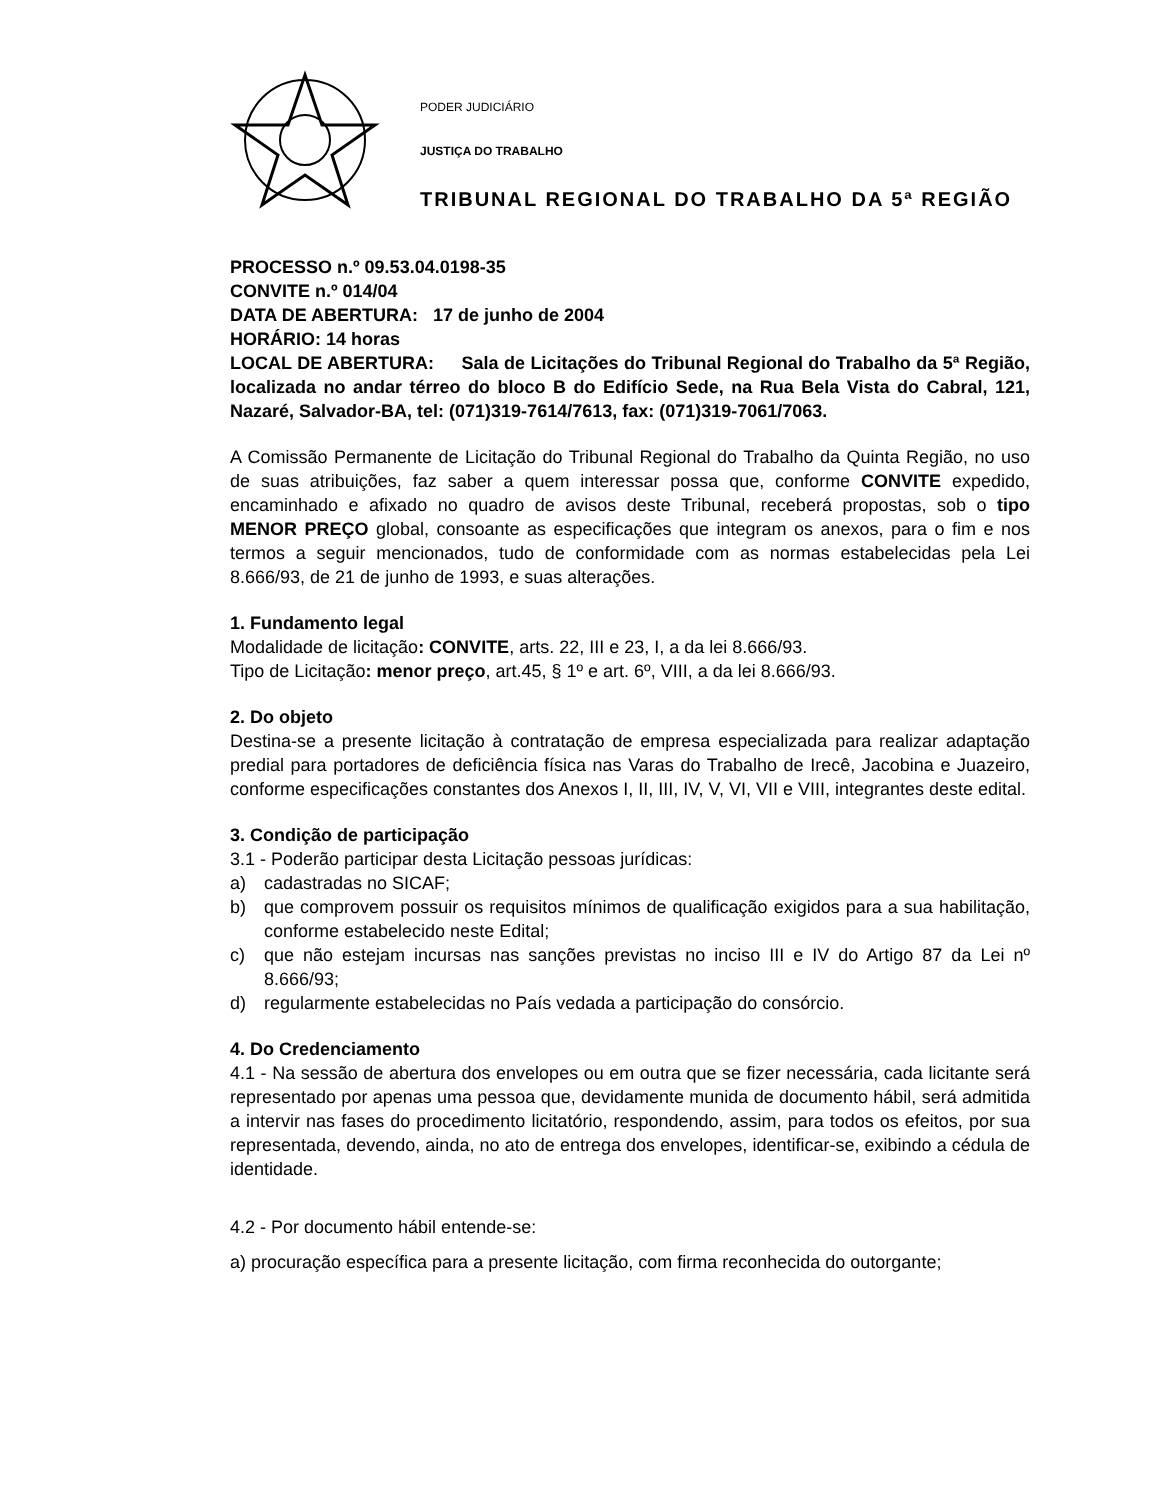PODER JUDICIÁRIO
JUSTIÇA DO TRABALHO
TRIBUNAL REGIONAL DO TRABALHO DA 5ª REGIÃO
PROCESSO n.º 09.53.04.0198-35
CONVITE n.º 014/04
DATA DE ABERTURA: 17 de junho de 2004
HORÁRIO: 14 horas
LOCAL DE ABERTURA: Sala de Licitações do Tribunal Regional do Trabalho da 5ª Região, localizada no andar térreo do bloco B do Edifício Sede, na Rua Bela Vista do Cabral, 121, Nazaré, Salvador-BA, tel: (071)319-7614/7613, fax: (071)319-7061/7063.
A Comissão Permanente de Licitação do Tribunal Regional do Trabalho da Quinta Região, no uso de suas atribuições, faz saber a quem interessar possa que, conforme CONVITE expedido, encaminhado e afixado no quadro de avisos deste Tribunal, receberá propostas, sob o tipo MENOR PREÇO global, consoante as especificações que integram os anexos, para o fim e nos termos a seguir mencionados, tudo de conformidade com as normas estabelecidas pela Lei 8.666/93, de 21 de junho de 1993, e suas alterações.
1. Fundamento legal
Modalidade de licitação: CONVITE, arts. 22, III e 23, I, a da lei 8.666/93.
Tipo de Licitação: menor preço, art.45, § 1º e art. 6º, VIII, a da lei 8.666/93.
2. Do objeto
Destina-se a presente licitação à contratação de empresa especializada para realizar adaptação predial para portadores de deficiência física nas Varas do Trabalho de Irecê, Jacobina e Juazeiro, conforme especificações constantes dos Anexos I, II, III, IV, V, VI, VII e VIII, integrantes deste edital.
3. Condição de participação
3.1 - Poderão participar desta Licitação pessoas jurídicas:
a) cadastradas no SICAF;
b) que comprovem possuir os requisitos mínimos de qualificação exigidos para a sua habilitação, conforme estabelecido neste Edital;
c) que não estejam incursas nas sanções previstas no inciso III e IV do Artigo 87 da Lei nº 8.666/93;
d) regularmente estabelecidas no País vedada a participação do consórcio.
4. Do Credenciamento
4.1 - Na sessão de abertura dos envelopes ou em outra que se fizer necessária, cada licitante será representado por apenas uma pessoa que, devidamente munida de documento hábil, será admitida a intervir nas fases do procedimento licitatório, respondendo, assim, para todos os efeitos, por sua representada, devendo, ainda, no ato de entrega dos envelopes, identificar-se, exibindo a cédula de identidade.
4.2 - Por documento hábil entende-se:
a) procuração específica para a presente licitação, com firma reconhecida do outorgante;